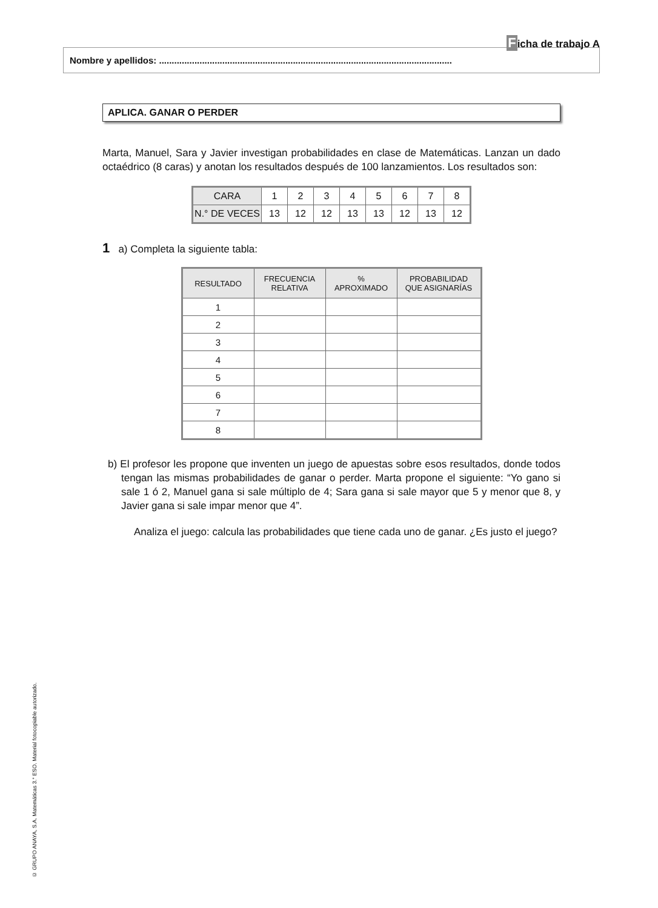Ficha de trabajo A
Nombre y apellidos: ....................................................................................................................
APLICA. GANAR O PERDER
Marta, Manuel, Sara y Javier investigan probabilidades en clase de Matemáticas. Lanzan un dado octaédrico (8 caras) y anotan los resultados después de 100 lanzamientos. Los resultados son:
| CARA | 1 | 2 | 3 | 4 | 5 | 6 | 7 | 8 |
| N.° DE VECES | 13 | 12 | 12 | 13 | 13 | 12 | 13 | 12 |
1 a) Completa la siguiente tabla:
| RESULTADO | FRECUENCIA RELATIVA | % APROXIMADO | PROBABILIDAD QUE ASIGNARÍAS |
| --- | --- | --- | --- |
| 1 | | | |
| 2 | | | |
| 3 | | | |
| 4 | | | |
| 5 | | | |
| 6 | | | |
| 7 | | | |
| 8 | | | |
b) El profesor les propone que inventen un juego de apuestas sobre esos resultados, donde todos tengan las mismas probabilidades de ganar o perder. Marta propone el siguiente: “Yo gano si sale 1 ó 2, Manuel gana si sale múltiplo de 4; Sara gana si sale mayor que 5 y menor que 8, y Javier gana si sale impar menor que 4”.
Analiza el juego: calcula las probabilidades que tiene cada uno de ganar. ¿Es justo el juego?
© GRUPO ANAYA, S.A. Matemáticas 3.° ESO. Material fotocopiable autorizado.